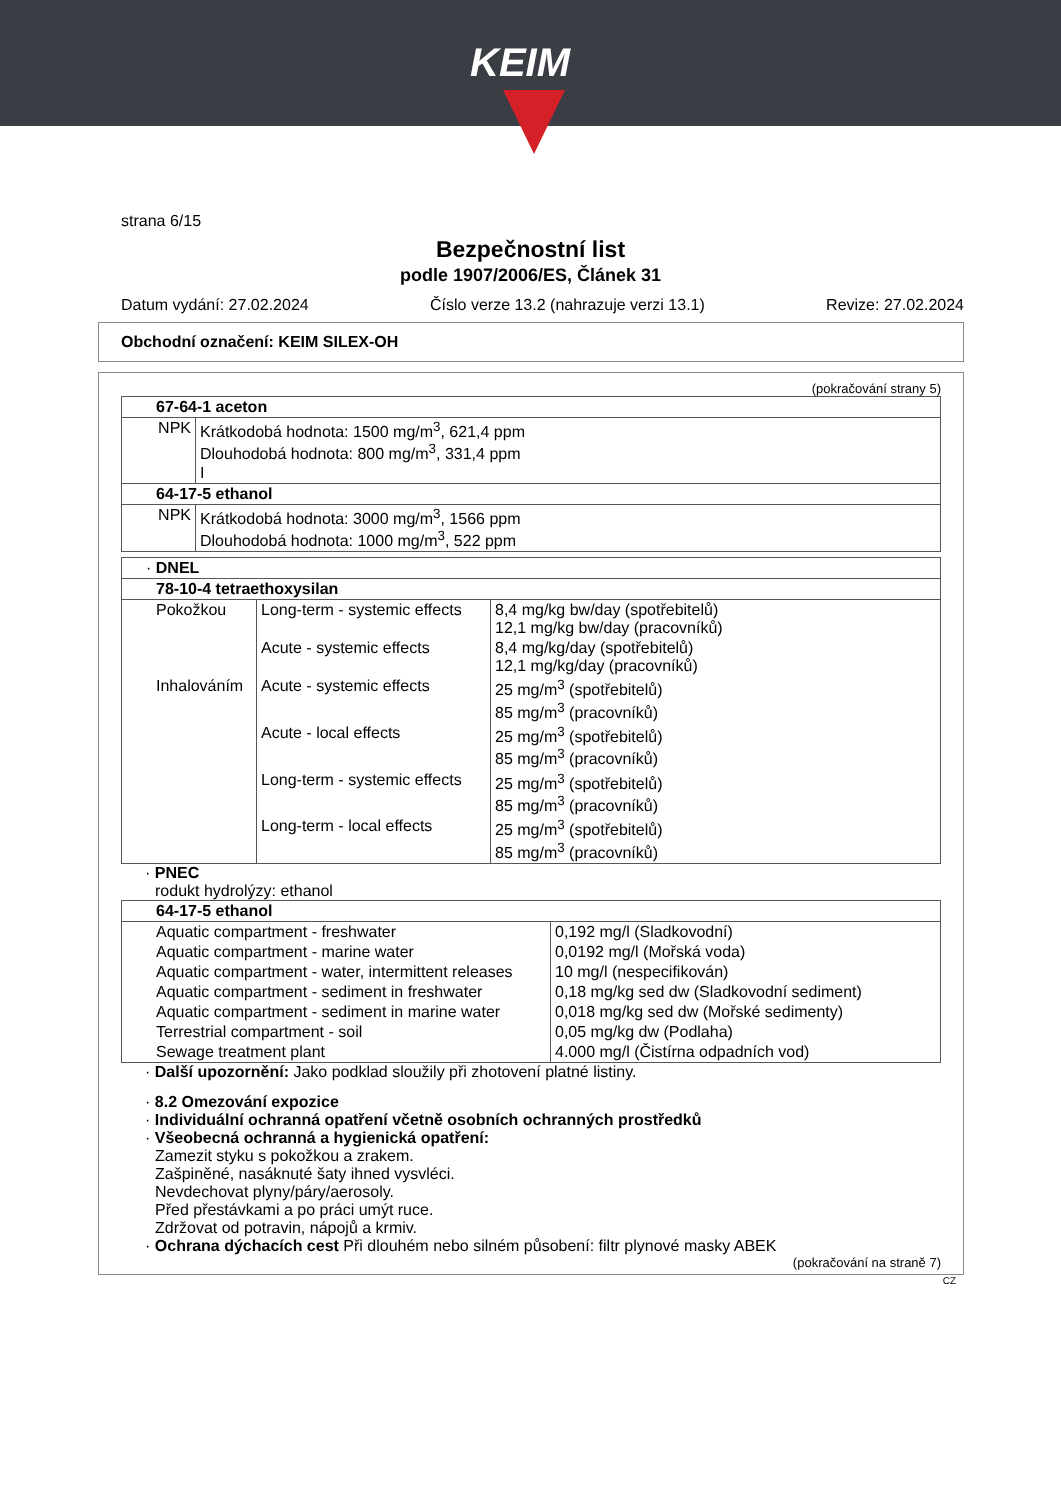KEIM
strana 6/15
Bezpečnostní list
podle 1907/2006/ES, Článek 31
Datum vydání: 27.02.2024 Číslo verze 13.2 (nahrazuje verzi 13.1) Revize: 27.02.2024
Obchodní označení: KEIM SILEX-OH
(pokračování strany 5)
| 67-64-1 aceton | |
| NPK | Krátkodobá hodnota: 1500 mg/m<sup>3</sup>, 621,4 ppm Dlouhodobá hodnota: 800 mg/m<sup>3</sup>, 331,4 ppm I |
| 64-17-5 ethanol | |
| NPK | Krátkodobá hodnota: 3000 mg/m<sup>3</sup>, 1566 ppm Dlouhodobá hodnota: 1000 mg/m<sup>3</sup>, 522 ppm |
| · DNEL | | |
| 78-10-4 tetraethoxysilan | | |
| Pokožkou | Long-term - systemic effects | 8,4 mg/kg bw/day (spotřebitelů) 12,1 mg/kg bw/day (pracovníků) |
| | Acute - systemic effects | 8,4 mg/kg/day (spotřebitelů) 12,1 mg/kg/day (pracovníků) |
| Inhalováním | Acute - systemic effects | 25 mg/m<sup>3</sup> (spotřebitelů) 85 mg/m<sup>3</sup> (pracovníků) |
| | Acute - local effects | 25 mg/m<sup>3</sup> (spotřebitelů) 85 mg/m<sup>3</sup> (pracovníků) |
| | Long-term - systemic effects | 25 mg/m<sup>3</sup> (spotřebitelů) 85 mg/m<sup>3</sup> (pracovníků) |
| | Long-term - local effects | 25 mg/m<sup>3</sup> (spotřebitelů) 85 mg/m<sup>3</sup> (pracovníků) |
· PNEC
rodukt hydrolýzy: ethanol
| 64-17-5 ethanol | |
| Aquatic compartment - freshwater | 0,192 mg/l (Sladkovodní) |
| Aquatic compartment - marine water | 0,0192 mg/l (Mořská voda) |
| Aquatic compartment - water, intermittent releases | 10 mg/l (nespecifikován) |
| Aquatic compartment - sediment in freshwater | 0,18 mg/kg sed dw (Sladkovodní sediment) |
| Aquatic compartment - sediment in marine water | 0,018 mg/kg sed dw (Mořské sedimenty) |
| Terrestrial compartment - soil | 0,05 mg/kg dw (Podlaha) |
| Sewage treatment plant | 4.000 mg/l (Čistírna odpadních vod) |
· Další upozornění: Jako podklad sloužily při zhotovení platné listiny.
· 8.2 Omezování expozice
· Individuální ochranná opatření včetně osobních ochranných prostředků
· Všeobecná ochranná a hygienická opatření:
Zamezit styku s pokožkou a zrakem.
Zašpiněné, nasáknuté šaty ihned vysvléci.
Nevdechovat plyny/páry/aerosoly.
Před přestávkami a po práci umýt ruce.
Zdržovat od potravin, nápojů a krmiv.
· Ochrana dýchacích cest Při dlouhém nebo silném působení: filtr plynové masky ABEK
(pokračování na straně 7)
CZ